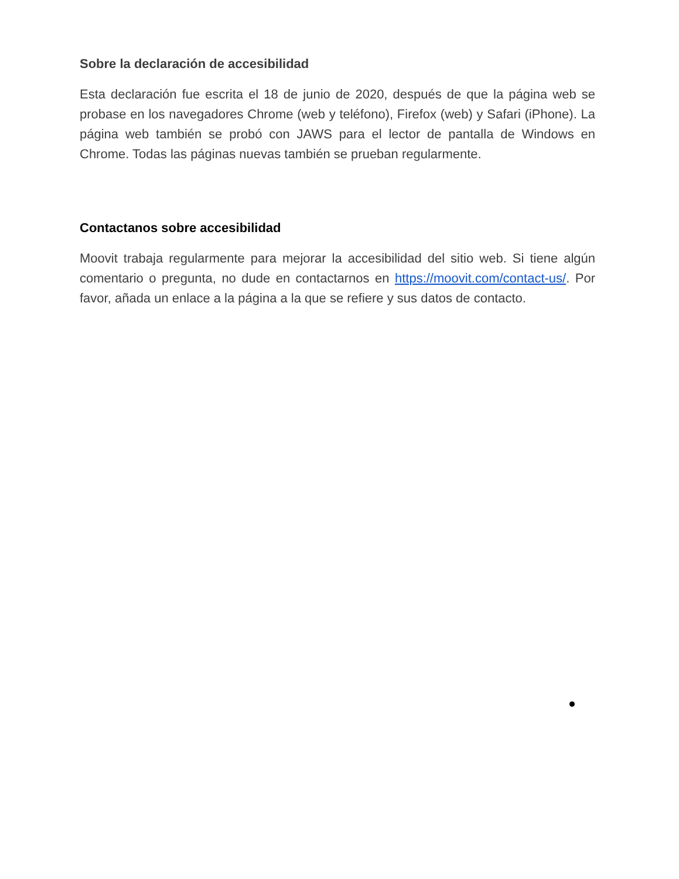Sobre la declaración de accesibilidad
Esta declaración fue escrita el 18 de junio de 2020, después de que la página web se probase en los navegadores Chrome (web y teléfono), Firefox (web) y Safari (iPhone). La página web también se probó con JAWS para el lector de pantalla de Windows en Chrome. Todas las páginas nuevas también se prueban regularmente.
Contactanos sobre accesibilidad
Moovit trabaja regularmente para mejorar la accesibilidad del sitio web. Si tiene algún comentario o pregunta, no dude en contactarnos en https://moovit.com/contact-us/. Por favor, añada un enlace a la página a la que se refiere y sus datos de contacto.